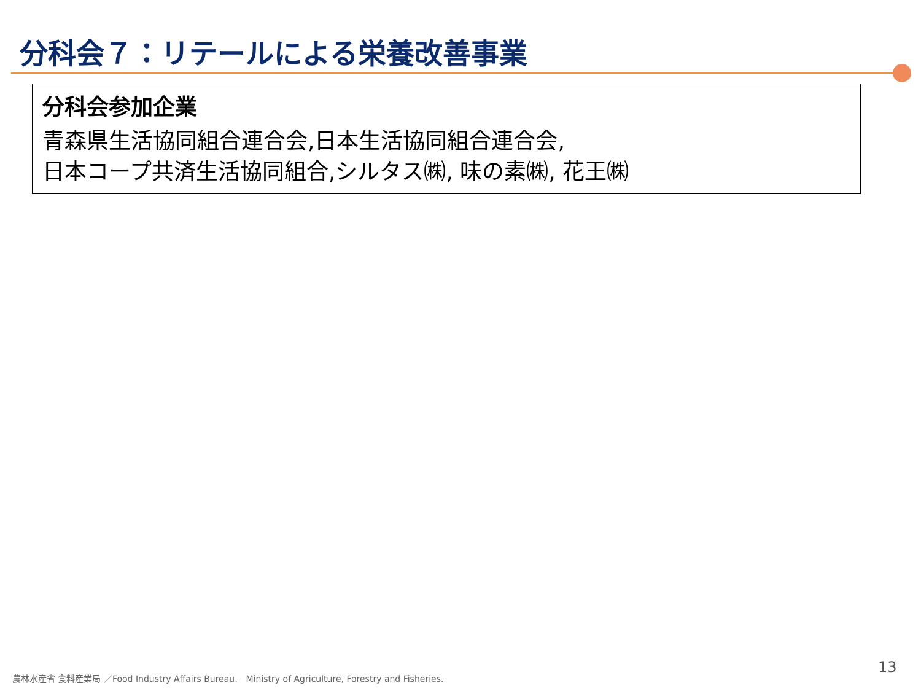分科会７：リテールによる栄養改善事業
分科会参加企業
青森県生活協同組合連合会,日本生活協同組合連合会,
日本コープ共済生活協同組合,シルタス㈱, 味の素㈱, 花王㈱
農林水産省 食料産業局 ／Food Industry Affairs Bureau.　Ministry of Agriculture, Forestry and Fisheries.
13